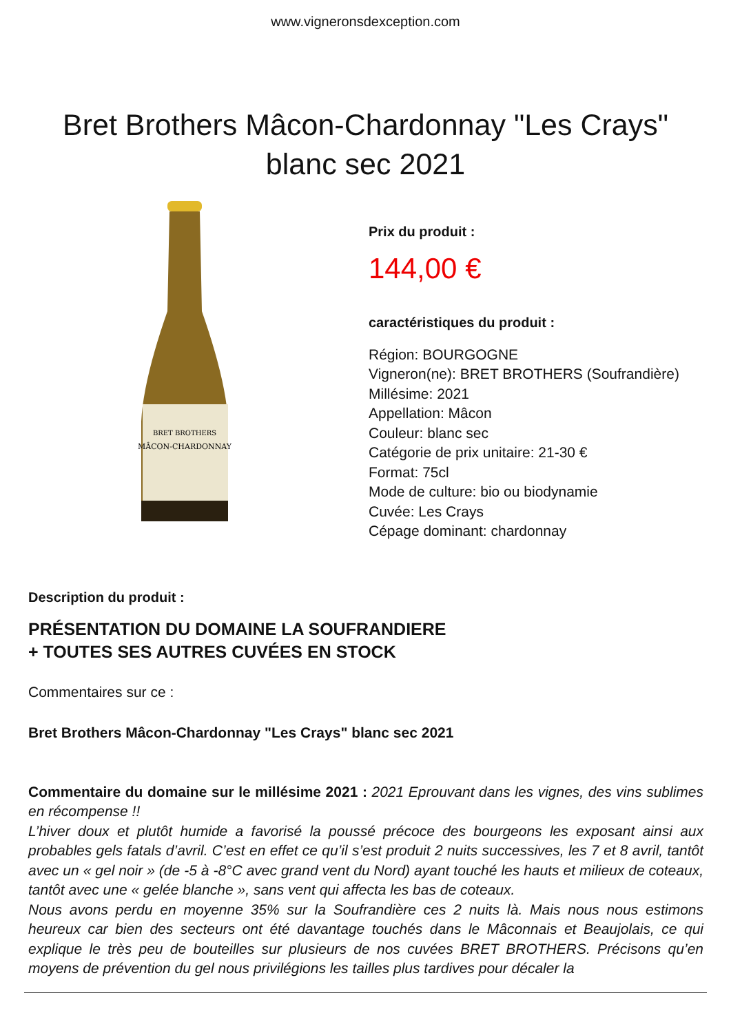www.vigneronsdexception.com
Bret Brothers Mâcon-Chardonnay "Les Crays" blanc sec 2021
BRET BROTHERS
MÂCON-CHARDONNAY
Prix du produit :
144,00 €
caractéristiques du produit :
Région: BOURGOGNE
Vigneron(ne): BRET BROTHERS (Soufrandière)
Millésime: 2021
Appellation: Mâcon
Couleur: blanc sec
Catégorie de prix unitaire: 21-30 €
Format: 75cl
Mode de culture: bio ou biodynamie
Cuvée: Les Crays
Cépage dominant: chardonnay
Description du produit :
PRÉSENTATION DU DOMAINE LA SOUFRANDIERE
+ TOUTES SES AUTRES CUVÉES EN STOCK
Commentaires sur ce :
Bret Brothers Mâcon-Chardonnay "Les Crays" blanc sec 2021
Commentaire du domaine sur le millésime 2021 : 2021 Eprouvant dans les vignes, des vins sublimes en récompense !!
L’hiver doux et plutôt humide a favorisé la poussé précoce des bourgeons les exposant ainsi aux probables gels fatals d’avril. C’est en effet ce qu’il s’est produit 2 nuits successives, les 7 et 8 avril, tantôt avec un « gel noir » (de -5 à -8°C avec grand vent du Nord) ayant touché les hauts et milieux de coteaux, tantôt avec une « gelée blanche », sans vent qui affecta les bas de coteaux.
Nous avons perdu en moyenne 35% sur la Soufrandière ces 2 nuits là. Mais nous nous estimons heureux car bien des secteurs ont été davantage touchés dans le Mâconnais et Beaujolais, ce qui explique le très peu de bouteilles sur plusieurs de nos cuvées BRET BROTHERS. Précisons qu’en moyens de prévention du gel nous privilégions les tailles plus tardives pour décaler la